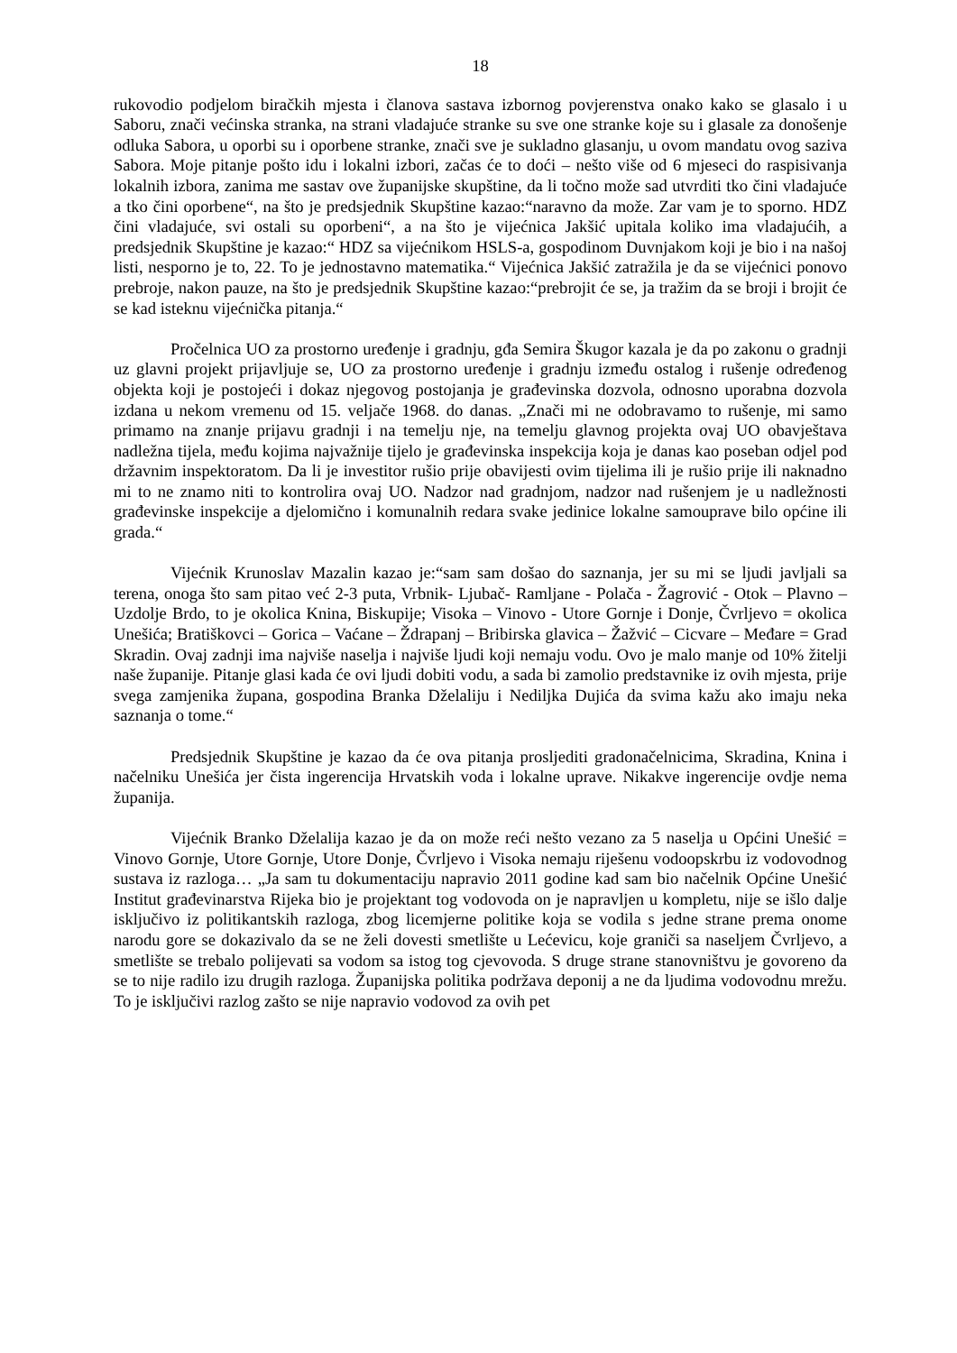18
rukovodio podjelom biračkih mjesta i članova sastava izbornog povjerenstva onako kako se glasalo i u Saboru, znači većinska stranka, na strani vladajuće stranke su sve one stranke koje su i glasale za donošenje odluka Sabora, u oporbi su i oporbene stranke, znači sve je sukladno glasanju, u ovom mandatu ovog saziva Sabora. Moje pitanje pošto idu i lokalni izbori, začas će to doći – nešto više od 6 mjeseci do raspisivanja lokalnih izbora, zanima me sastav ove županijske skupštine, da li točno može sad utvrditi tko čini vladajuće a tko čini oporbene“, na što je predsjednik Skupštine kazao:“naravno da može. Zar vam je to sporno. HDZ čini vladajuće, svi ostali su oporbeni“, a na što je vijećnica Jakšić upitala koliko ima vladajućih, a predsjednik Skupštine je kazao:“ HDZ sa vijećnikom HSLS-a, gospodinom Duvnjakom koji je bio i na našoj listi, nesporno je to, 22. To je jednostavno matematika.“ Vijećnica Jakšić zatražila je da se vijećnici ponovo prebroje, nakon pauze, na što je predsjednik Skupštine kazao:“prebrojit će se, ja tražim da se broji i brojit će se kad isteknu vijećnička pitanja.“
Pročelnica UO za prostorno uređenje i gradnju, gđa Semira Škugor kazala je da po zakonu o gradnji uz glavni projekt prijavljuje se, UO za prostorno uređenje i gradnju između ostalog i rušenje određenog objekta koji je postojeći i dokaz njegovog postojanja je građevinska dozvola, odnosno uporabna dozvola izdana u nekom vremenu od 15. veljače 1968. do danas. „Znači mi ne odobravamo to rušenje, mi samo primamo na znanje prijavu gradnji i na temelju nje, na temelju glavnog projekta ovaj UO obavještava nadležna tijela, među kojima najvažnije tijelo je građevinska inspekcija koja je danas kao poseban odjel pod državnim inspektoratom. Da li je investitor rušio prije obavijesti ovim tijelima ili je rušio prije ili naknadno mi to ne znamo niti to kontrolira ovaj UO. Nadzor nad gradnjom, nadzor nad rušenjem je u nadležnosti građevinske inspekcije a djelomično i komunalnih redara svake jedinice lokalne samouprave bilo općine ili grada.“
Vijećnik Krunoslav Mazalin kazao je:“sam sam došao do saznanja, jer su mi se ljudi javljali sa terena, onoga što sam pitao već 2-3 puta, Vrbnik- Ljubač- Ramljane - Polača - Žagrović - Otok – Plavno – Uzdolje Brdo, to je okolica Knina, Biskupije; Visoka – Vinovo - Utore Gornje i Donje, Čvrljevo = okolica Unešića; Bratiškovci – Gorica – Vaćane – Ždrapanj – Bribirska glavica – Žažvić – Cicvare – Međare = Grad Skradin. Ovaj zadnji ima najviše naselja i najviše ljudi koji nemaju vodu. Ovo je malo manje od 10% žitelji naše županije. Pitanje glasi kada će ovi ljudi dobiti vodu, a sada bi zamolio predstavnike iz ovih mjesta, prije svega zamjenika župana, gospodina Branka Dželaliju i Nediljka Dujića da svima kažu ako imaju neka saznanja o tome.“
Predsjednik Skupštine je kazao da će ova pitanja prosljediti gradonačelnicima, Skradina, Knina i načelniku Unešića jer čista ingerencija Hrvatskih voda i lokalne uprave. Nikakve ingerencije ovdje nema županija.
Vijećnik Branko Dželalija kazao je da on može reći nešto vezano za 5 naselja u Općini Unešić = Vinovo Gornje, Utore Gornje, Utore Donje, Čvrljevo i Visoka nemaju riješenu vodoopskrbu iz vodovodnog sustava iz razloga… „Ja sam tu dokumentaciju napravio 2011 godine kad sam bio načelnik Općine Unešić Institut građevinarstva Rijeka bio je projektant tog vodovoda on je napravljen u kompletu, nije se išlo dalje isključivo iz politikantskih razloga, zbog licemjerne politike koja se vodila s jedne strane prema onome narodu gore se dokazivalo da se ne želi dovesti smetlište u Lećevicu, koje graniči sa naseljem Čvrljevo, a smetlište se trebalo polijevati sa vodom sa istog tog cjevovoda. S druge strane stanovništvu je govoreno da se to nije radilo izu drugih razloga. Županijska politika podržava deponij a ne da ljudima vodovodnu mrežu. To je isključivi razlog zašto se nije napravio vodovod za ovih pet